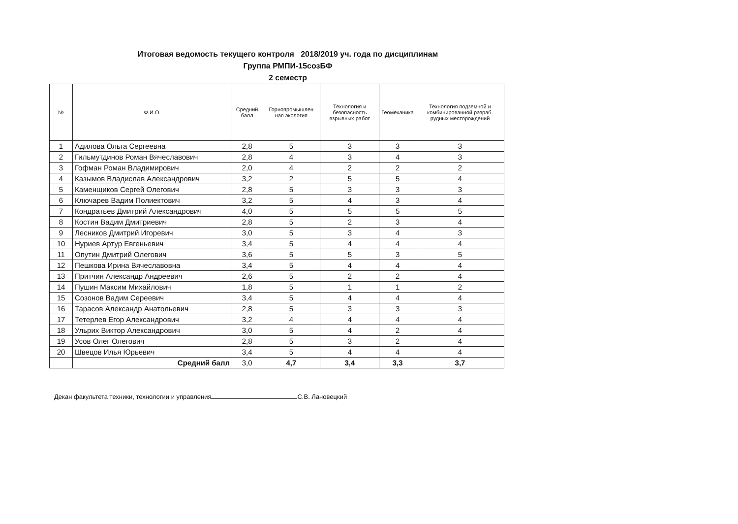Итоговая ведомость текущего контроля 2018/2019 уч. года по дисциплинам
Группа РМПИ-15созБФ
2 семестр
| № | Ф.И.О. | Средний балл | Горнопромышлен ная экология | Технология и безопасность взрывных работ | Геомеханика | Технология подземной и комбинированной разраб. рудных месторождений |
| --- | --- | --- | --- | --- | --- | --- |
| 1 | Адилова Ольга Сергеевна | 2,8 | 5 | 3 | 3 | 3 |
| 2 | Гильмутдинов Роман Вячеславович | 2,8 | 4 | 3 | 4 | 3 |
| 3 | Гофман Роман Владимирович | 2,0 | 4 | 2 | 2 | 2 |
| 4 | Казымов Владислав Александрович | 3,2 | 2 | 5 | 5 | 4 |
| 5 | Каменщиков Сергей Олегович | 2,8 | 5 | 3 | 3 | 3 |
| 6 | Ключарев Вадим Полиектович | 3,2 | 5 | 4 | 3 | 4 |
| 7 | Кондратьев Дмитрий Александрович | 4,0 | 5 | 5 | 5 | 5 |
| 8 | Костин Вадим Дмитриевич | 2,8 | 5 | 2 | 3 | 4 |
| 9 | Лесников Дмитрий Игоревич | 3,0 | 5 | 3 | 4 | 3 |
| 10 | Нуриев Артур Евгеньевич | 3,4 | 5 | 4 | 4 | 4 |
| 11 | Опутин Дмитрий Олегович | 3,6 | 5 | 5 | 3 | 5 |
| 12 | Пешкова Ирина Вячеславовна | 3,4 | 5 | 4 | 4 | 4 |
| 13 | Притчин Александр Андреевич | 2,6 | 5 | 2 | 2 | 4 |
| 14 | Пушин Максим Михайлович | 1,8 | 5 | 1 | 1 | 2 |
| 15 | Созонов Вадим Сереевич | 3,4 | 5 | 4 | 4 | 4 |
| 16 | Тарасов Александр Анатольевич | 2,8 | 5 | 3 | 3 | 3 |
| 17 | Тетерлев Егор Александрович | 3,2 | 4 | 4 | 4 | 4 |
| 18 | Ульрих Виктор Александрович | 3,0 | 5 | 4 | 2 | 4 |
| 19 | Усов Олег Олегович | 2,8 | 5 | 3 | 2 | 4 |
| 20 | Швецов Илья Юрьевич | 3,4 | 5 | 4 | 4 | 4 |
| | Средний балл | 3,0 | 4,7 | 3,4 | 3,3 | 3,7 |
Декан факультета техники, технологии и управления С.В. Лановецкий